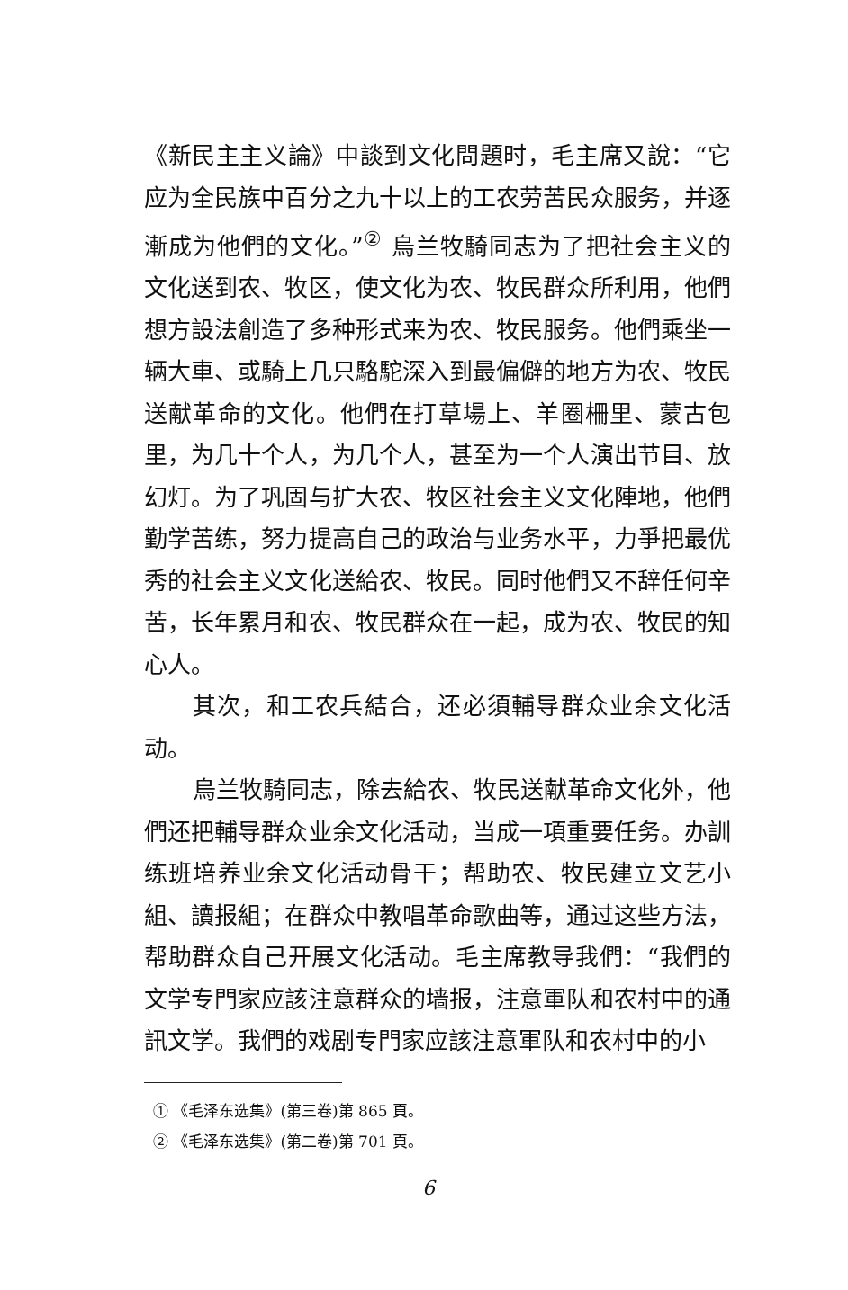《新民主主义論》中談到文化問題时，毛主席又說：“它应为全民族中百分之九十以上的工农劳苦民众服务，并逐漸成为他們的文化。”<sup>②</sup> 烏兰牧騎同志为了把社会主义的文化送到农、牧区，使文化为农、牧民群众所利用，他們想方設法創造了多种形式来为农、牧民服务。他們乘坐一辆大車、或騎上几只駱駝深入到最偏僻的地方为农、牧民送献革命的文化。他們在打草場上、羊圈柵里、蒙古包里，为几十个人，为几个人，甚至为一个人演出节目、放幻灯。为了巩固与扩大农、牧区社会主义文化陣地，他們勤学苦练，努力提高自己的政治与业务水平，力爭把最优秀的社会主义文化送給农、牧民。同时他們又不辞任何辛苦，长年累月和农、牧民群众在一起，成为农、牧民的知心人。
其次，和工农兵結合，还必須輔导群众业余文化活动。
烏兰牧騎同志，除去給农、牧民送献革命文化外，他們还把輔导群众业余文化活动，当成一項重要任务。办訓练班培养业余文化活动骨干；帮助农、牧民建立文艺小組、讀报組；在群众中教唱革命歌曲等，通过这些方法，帮助群众自己开展文化活动。毛主席教导我們：“我們的文学专門家应該注意群众的墙报，注意軍队和农村中的通訊文学。我們的戏剧专門家应該注意軍队和农村中的小
① 《毛泽东选集》(第三卷)第 865 頁。
② 《毛泽东选集》(第二卷)第 701 頁。
6